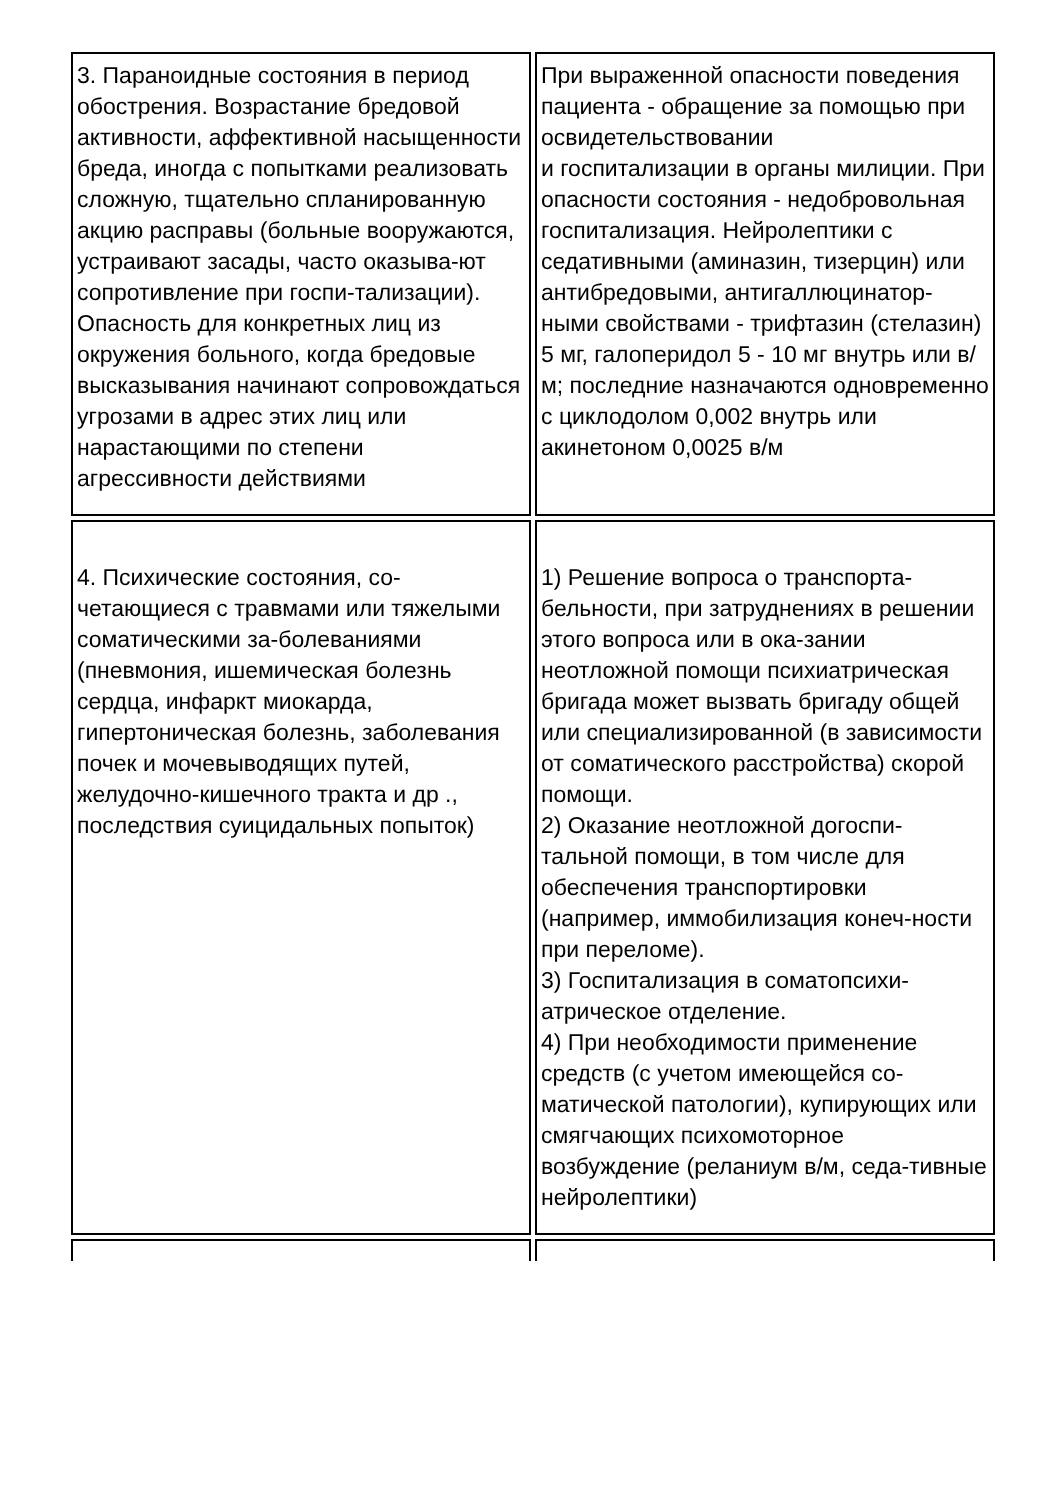| 3. Параноидные состояния в период обострения. Возрастание бредовой активности, аффективной насыщенности бреда, иногда с попытками реализовать сложную, тщательно спланированную акцию расправы (больные вооружаются, устраивают засады, часто оказыва-ют сопротивление при госпи-тализации). Опасность для конкретных лиц из окружения больного, когда бредовые высказывания начинают сопровождаться угрозами в адрес этих лиц или нарастающими по степени агрессивности действиями | При выраженной опасности поведения пациента - обращение за помощью при освидетельствовании и госпитализации в органы милиции. При опасности состояния - недобровольная госпитализация. Нейролептики с седативными (аминазин, тизерцин) или антибредовыми, антигаллюцинатор-ными свойствами - трифтазин (стелазин) 5 мг, галоперидол 5 - 10 мг внутрь или в/м; последние назначаются одновременно с циклодолом 0,002 внутрь или акинетоном 0,0025 в/м |
| 4. Психические состояния, со-четающиеся с травмами или тяжелыми соматическими за-болеваниями (пневмония, ишемическая болезнь сердца, инфаркт миокарда, гипертоническая болезнь, заболевания почек и мочевыводящих путей, желудочно-кишечного тракта и др ., последствия суицидальных попыток) | 1) Решение вопроса о транспорта-бельности, при затруднениях в решении этого вопроса или в ока-зании неотложной помощи психиатрическая бригада может вызвать бригаду общей или специализированной (в зависимости от соматического расстройства) скорой помощи. 2) Оказание неотложной догоспи-тальной помощи, в том числе для обеспечения транспортировки (например, иммобилизация конеч-ности при переломе). 3) Госпитализация в соматопсихи-атрическое отделение. 4) При необходимости применение средств (с учетом имеющейся со-матической патологии), купирующих или смягчающих психомоторное возбуждение (реланиум в/м, седа-тивные нейролептики) |